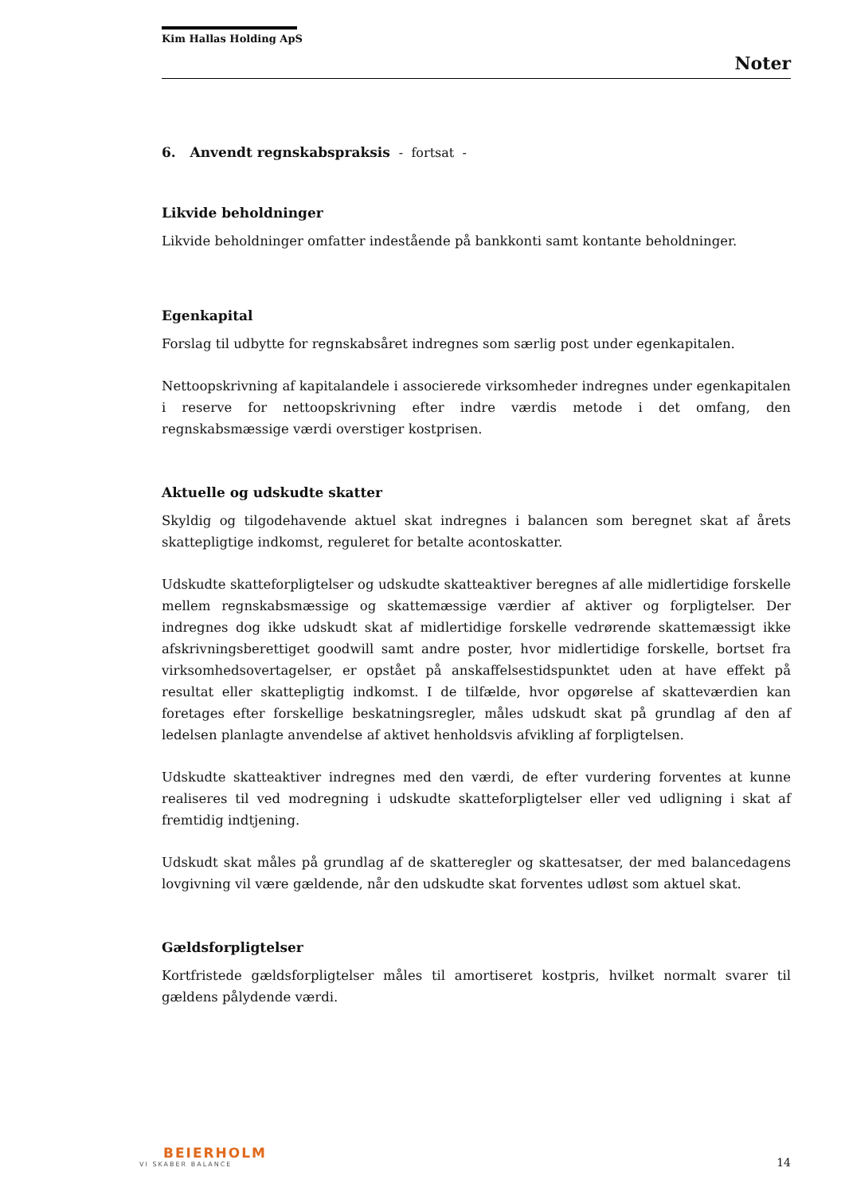Kim Hallas Holding ApS
Noter
6. Anvendt regnskabspraksis - fortsat -
Likvide beholdninger
Likvide beholdninger omfatter indestående på bankkonti samt kontante beholdninger.
Egenkapital
Forslag til udbytte for regnskabsåret indregnes som særlig post under egenkapitalen.
Nettoopskrivning af kapitalandele i associerede virksomheder indregnes under egenkapitalen i reserve for nettoopskrivning efter indre værdis metode i det omfang, den regnskabsmæssige værdi overstiger kostprisen.
Aktuelle og udskudte skatter
Skyldig og tilgodehavende aktuel skat indregnes i balancen som beregnet skat af årets skattepligtige indkomst, reguleret for betalte acontoskatter.
Udskudte skatteforpligtelser og udskudte skatteaktiver beregnes af alle midlertidige forskelle mellem regnskabsmæssige og skattemæssige værdier af aktiver og forpligtelser. Der indregnes dog ikke udskudt skat af midlertidige forskelle vedrørende skattemæssigt ikke afskrivningsberettiget goodwill samt andre poster, hvor midlertidige forskelle, bortset fra virksomhedsovertagelser, er opstået på anskaffelsestidspunktet uden at have effekt på resultat eller skattepligtig indkomst. I de tilfælde, hvor opgørelse af skatteværdien kan foretages efter forskellige beskatningsregler, måles udskudt skat på grundlag af den af ledelsen planlagte anvendelse af aktivet henholdsvis afvikling af forpligtelsen.
Udskudte skatteaktiver indregnes med den værdi, de efter vurdering forventes at kunne realiseres til ved modregning i udskudte skatteforpligtelser eller ved udligning i skat af fremtidig indtjening.
Udskudt skat måles på grundlag af de skatteregler og skattesatser, der med balancedagens lovgivning vil være gældende, når den udskudte skat forventes udløst som aktuel skat.
Gældsforpligtelser
Kortfristede gældsforpligtelser måles til amortiseret kostpris, hvilket normalt svarer til gældens pålydende værdi.
BEIERHOLM
VI SKABER BALANCE
14